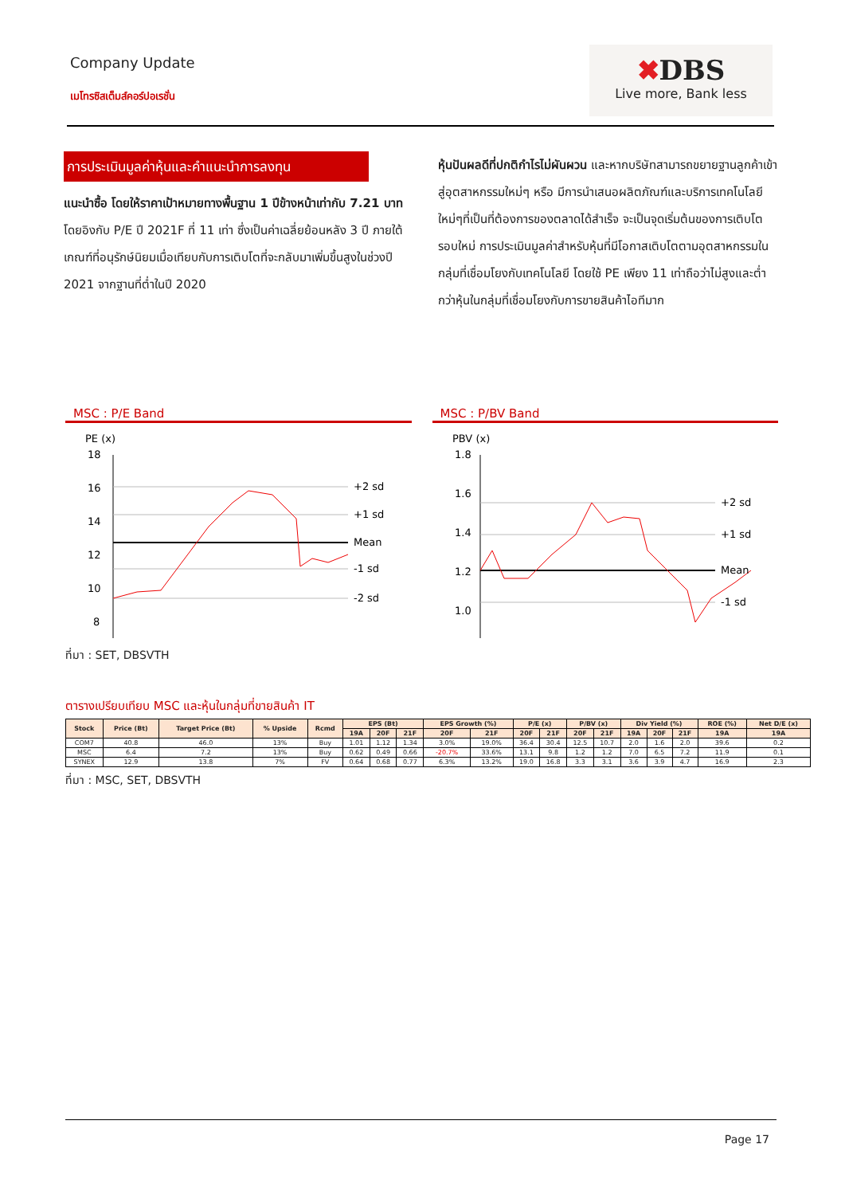Company Update
เมโทรซิสเต็มส์คอร์ปอเรชั่น
✖DBS
Live more, Bank less
การประเมินมูลค่าหุ้นและคำแนะนำการลงทุน
แนะนำซื้อ โดยให้ราคาเป้าหมายทางพื้นฐาน 1 ปีข้างหน้าเท่ากับ 7.21 บาท โดยอิงกับ P/E ปี 2021F ที่ 11 เท่า ซึ่งเป็นค่าเฉลี่ยย้อนหลัง 3 ปี ภายใต้เกณฑ์ที่อนุรักษ์นิยมเมื่อเทียบกับการเติบโตที่จะกลับมาเพิ่มขึ้นสูงในช่วงปี 2021 จากฐานที่ต่ำในปี 2020
หุ้นปันผลดีที่ปกติกำไรไม่ผันผวน และหากบริษัทสามารถขยายฐานลูกค้าเข้าสู่อุตสาหกรรมใหม่ๆ หรือ มีการนำเสนอผลิตภัณฑ์และบริการเทคโนโลยีใหม่ๆที่เป็นที่ต้องการของตลาดได้สำเร็จ จะเป็นจุดเริ่มต้นของการเติบโตรอบใหม่ การประเมินมูลค่าสำหรับหุ้นที่มีโอกาสเติบโตตามอุตสาหกรรมในกลุ่มที่เชื่อมโยงกับเทคโนโลยี โดยใช้ PE เพียง 11 เท่าถือว่าไม่สูงและต่ำกว่าหุ้นในกลุ่มที่เชื่อมโยงกับการขายสินค้าไอทีมาก
MSC : P/E Band
PE (x)
18
16
14
12
10
8
+2 sd
+1 sd
Mean
-1 sd
-2 sd
MSC : P/BV Band
PBV (x)
1.8
1.6
1.4
1.2
1.0
+2 sd
+1 sd
Mean
-1 sd
ที่มา : SET, DBSVTH
ตารางเปรียบเทียบ MSC และหุ้นในกลุ่มที่ขายสินค้า IT
| Stock | Price (Bt) | Target Price (Bt) | % Upside | Rcmd | EPS (Bt) | | | EPS Growth (%) | | P/E (x) | | P/BV (x) | | Div Yield (%) | | | ROE (%) | Net D/E (x) |
| --- | --- | --- | --- | --- | --- | --- | --- | --- | --- | --- | --- | --- | --- | --- | --- | --- | --- | --- |
| | | | | | 19A | 20F | 21F | 20F | 21F | 20F | 21F | 20F | 21F | 19A | 20F | 21F | 19A | 19A |
| COM7 | 40.8 | 46.0 | 13% | Buy | 1.01 | 1.12 | 1.34 | 3.0% | 19.0% | 36.4 | 30.4 | 12.5 | 10.7 | 2.0 | 1.6 | 2.0 | 39.6 | 0.2 |
| MSC | 6.4 | 7.2 | 13% | Buy | 0.62 | 0.49 | 0.66 | -20.7% | 33.6% | 13.1 | 9.8 | 1.2 | 1.2 | 7.0 | 6.5 | 7.2 | 11.9 | 0.1 |
| SYNEX | 12.9 | 13.8 | 7% | FV | 0.64 | 0.68 | 0.77 | 6.3% | 13.2% | 19.0 | 16.8 | 3.3 | 3.1 | 3.6 | 3.9 | 4.7 | 16.9 | 2.3 |
ที่มา : MSC, SET, DBSVTH
Page 17